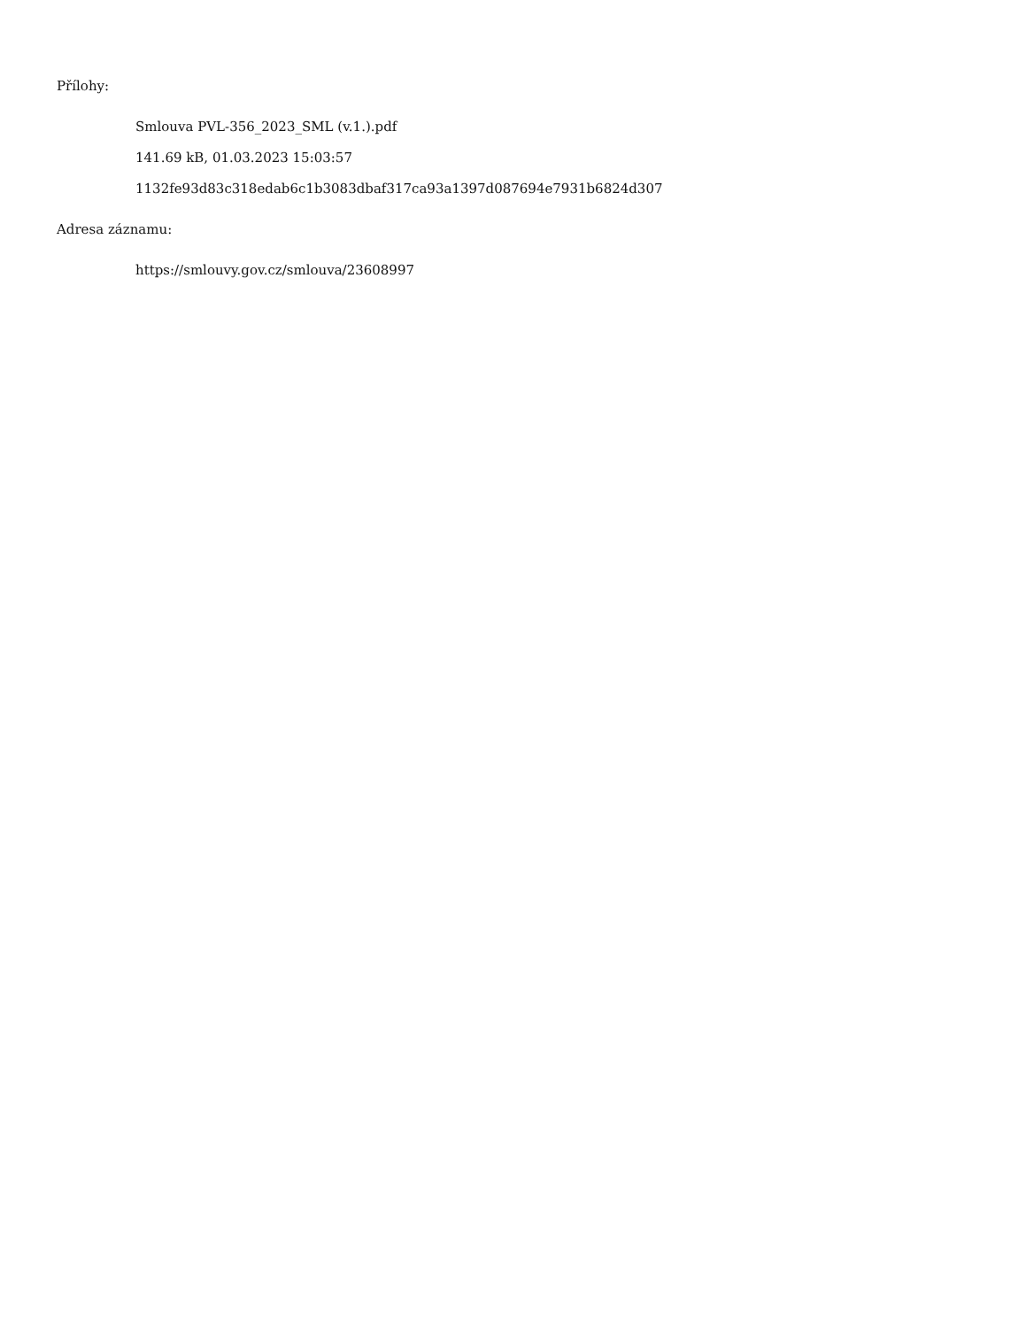Přílohy:
Smlouva PVL-356_2023_SML (v.1.).pdf
141.69 kB, 01.03.2023 15:03:57
1132fe93d83c318edab6c1b3083dbaf317ca93a1397d087694e7931b6824d307
Adresa záznamu:
https://smlouvy.gov.cz/smlouva/23608997